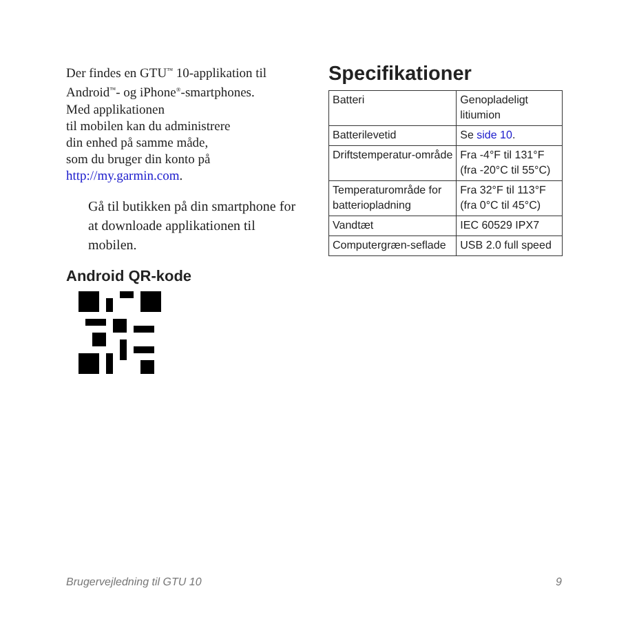Der findes en GTU<sup>™</sup> 10-applikation til Android<sup>™</sup>- og iPhone<sup>®</sup>-smartphones.
Med applikationen
til mobilen kan du administrere
din enhed på samme måde,
som du bruger din konto på
http://my.garmin.com.
Gå til butikken på din smartphone for at downloade applikationen til mobilen.
Android QR-kode
Specifikationer
| Batteri | Genopladeligt litiumion |
| Batterilevetid | Se side 10 . |
| Driftstemperatur-område | Fra -4°F til 131°F (fra -20°C til 55°C) |
| Temperaturområde for batteriopladning | Fra 32°F til 113°F (fra 0°C til 45°C) |
| Vandtæt | IEC 60529 IPX7 |
| Computergræn-seflade | USB 2.0 full speed |
Brugervejledning til GTU 10 9